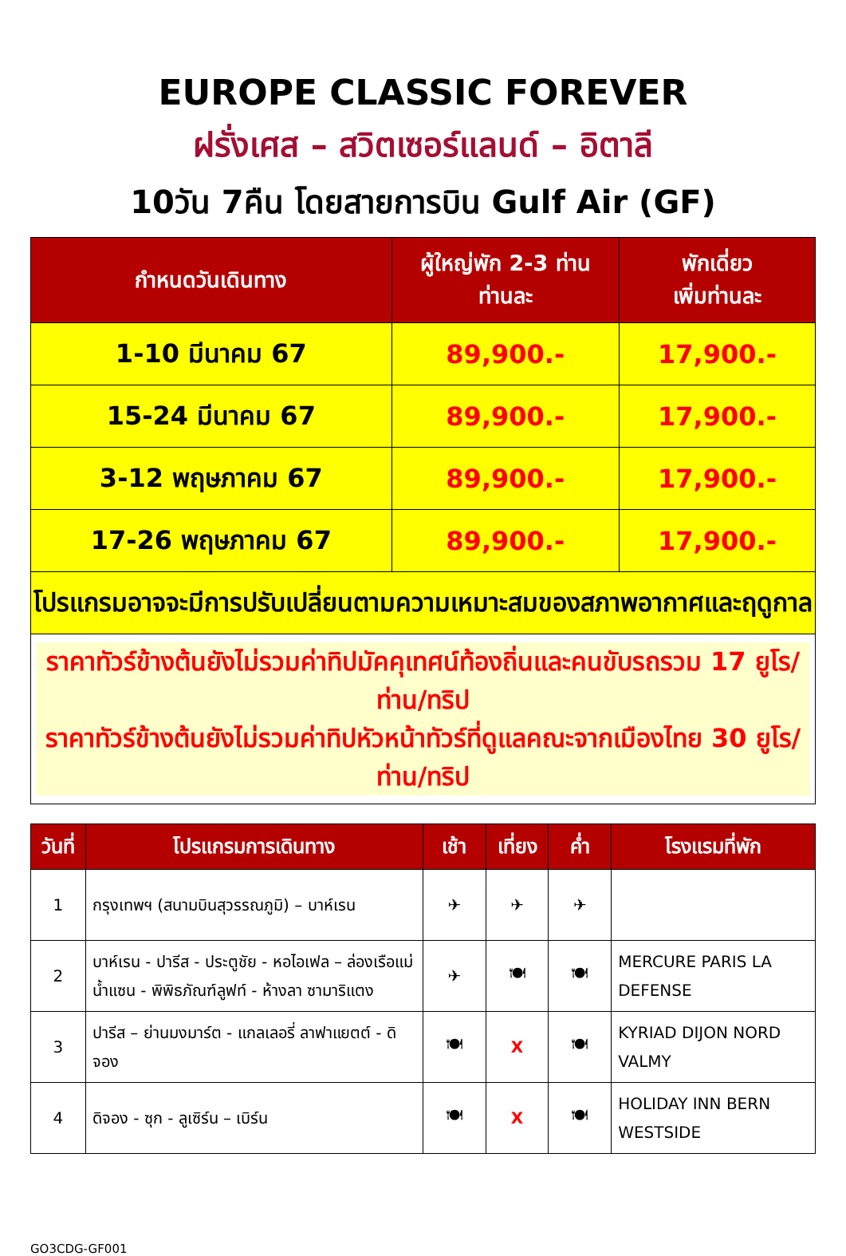EUROPE CLASSIC FOREVER
ฝรั่งเศส – สวิตเซอร์แลนด์ – อิตาลี
10วัน 7คืน โดยสายการบิน Gulf Air (GF)
| กำหนดวันเดินทาง | ผู้ใหญ่พัก 2-3 ท่าน ท่านละ | พักเดี่ยว เพิ่มท่านละ |
| --- | --- | --- |
| 1-10 มีนาคม 67 | 89,900.- | 17,900.- |
| 15-24 มีนาคม 67 | 89,900.- | 17,900.- |
| 3-12 พฤษภาคม 67 | 89,900.- | 17,900.- |
| 17-26 พฤษภาคม 67 | 89,900.- | 17,900.- |
| โปรแกรมอาจจะมีการปรับเปลี่ยนตามความเหมาะสมของสภาพอากาศและฤดูกาล | | |
| ราคาทัวร์ข้างต้นยังไม่รวมค่าทิปมัคคุเทศน์ท้องถิ่นและคนขับรถรวม 17 ยูโร/ท่าน/ทริป ราคาทัวร์ข้างต้นยังไม่รวมค่าทิปหัวหน้าทัวร์ที่ดูแลคณะจากเมืองไทย 30 ยูโร/ท่าน/ทริป | | |
| วันที่ | โปรแกรมการเดินทาง | เช้า | เที่ยง | ค่ำ | โรงแรมที่พัก |
| --- | --- | --- | --- | --- | --- |
| 1 | กรุงเทพฯ (สนามบินสุวรรณภูมิ) – บาห์เรน | ✈ | ✈ | ✈ | |
| 2 | บาห์เรน - ปารีส - ประตูชัย - หอไอเฟล – ล่องเรือแม่น้ำแซน - พิพิธภัณฑ์ลูฟท์ - ห้างลา ซามาริแตง | ✈ | 🍽 | 🍽 | MERCURE PARIS LA DEFENSE |
| 3 | ปารีส – ย่านมงมาร์ต - แกลเลอรี่ ลาฟาแยตต์ - ดิจอง | 🍽 | X | 🍽 | KYRIAD DIJON NORD VALMY |
| 4 | ดิจอง - ซุก - ลูเซิร์น – เบิร์น | 🍽 | X | 🍽 | HOLIDAY INN BERN WESTSIDE |
GO3CDG-GF001